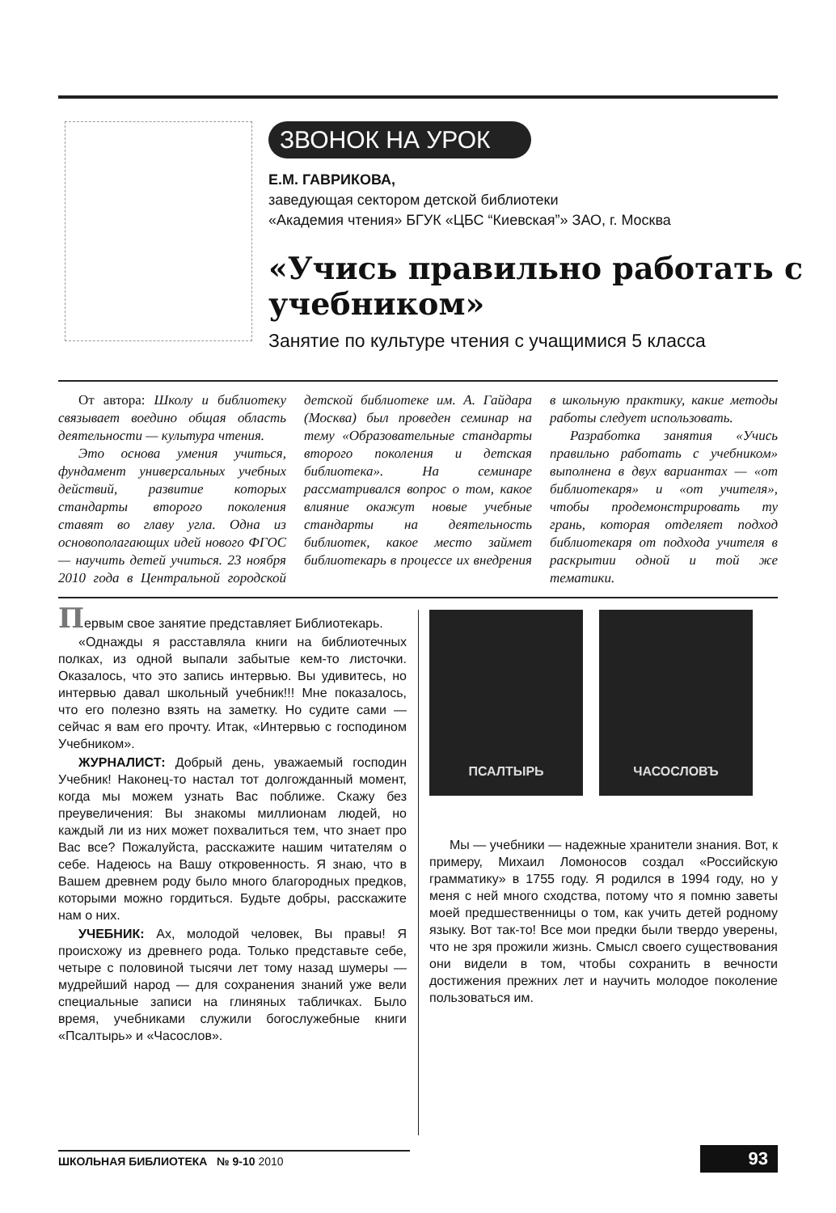ЗВОНОК НА УРОК
Е.М. ГАВРИКОВА,
заведующая сектором детской библиотеки
«Академия чтения» БГУК «ЦБС “Киевская”» ЗАО, г. Москва
«Учись правильно работать с учебником»
Занятие по культуре чтения с учащимися 5 класса
От автора: Школу и библиотеку связывает воедино общая область деятельности — культура чтения.
Это основа умения учиться, фундамент универсальных учебных действий, развитие которых стандарты второго поколения ставят во главу угла. Одна из основополагающих идей нового ФГОС — научить детей учиться. 23 ноября 2010 года в Центральной городской детской библиотеке им. А. Гайдара (Москва) был проведен семинар на тему «Образовательные стандарты второго поколения и детская библиотека». На семинаре рассматривался вопрос о том, какое влияние окажут новые учебные стандарты на деятельность библиотек, какое место займет библиотекарь в процессе их внедрения в школьную практику, какие методы работы следует использовать.
Разработка занятия «Учись правильно работать с учебником» выполнена в двух вариантах — «от библиотекаря» и «от учителя», чтобы продемонстрировать ту грань, которая отделяет подход библиотекаря от подхода учителя в раскрытии одной и той же тематики.
Первым свое занятие представляет Библиотекарь.
«Однажды я расставляла книги на библиотечных полках, из одной выпали забытые кем-то листочки. Оказалось, что это запись интервью. Вы удивитесь, но интервью давал школьный учебник!!! Мне показалось, что его полезно взять на заметку. Но судите сами — сейчас я вам его прочту. Итак, «Интервью с господином Учебником».
ЖУРНАЛИСТ: Добрый день, уважаемый господин Учебник! Наконец-то настал тот долгожданный момент, когда мы можем узнать Вас поближе. Скажу без преувеличения: Вы знакомы миллионам людей, но каждый ли из них может похвалиться тем, что знает про Вас все? Пожалуйста, расскажите нашим читателям о себе. Надеюсь на Вашу откровенность. Я знаю, что в Вашем древнем роду было много благородных предков, которыми можно гордиться. Будьте добры, расскажите нам о них.
УЧЕБНИК: Ах, молодой человек, Вы правы! Я происхожу из древнего рода. Только представьте себе, четыре с половиной тысячи лет тому назад шумеры — мудрейший народ — для сохранения знаний уже вели специальные записи на глиняных табличках. Было время, учебниками служили богослужебные книги «Псалтырь» и «Часослов».
ПСАЛТЫРЬ ЧАСОСЛОВЪ
Мы — учебники — надежные хранители знания. Вот, к примеру, Михаил Ломоносов создал «Российскую грамматику» в 1755 году. Я родился в 1994 году, но у меня с ней много сходства, потому что я помню заветы моей предшественницы о том, как учить детей родному языку. Вот так-то! Все мои предки были твердо уверены, что не зря прожили жизнь. Смысл своего существования они видели в том, чтобы сохранить в вечности достижения прежних лет и научить молодое поколение пользоваться им.
ШКОЛЬНАЯ БИБЛИОТЕКА № 9-10 2010
93